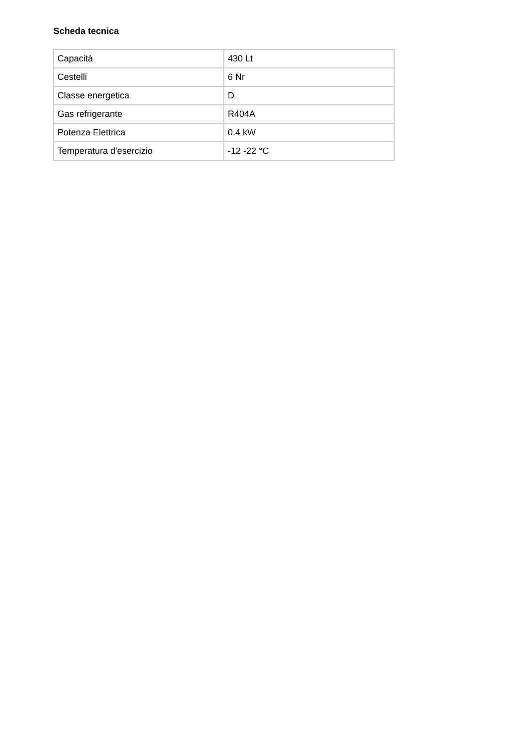Scheda tecnica
| Capacità | 430 Lt |
| Cestelli | 6 Nr |
| Classe energetica | D |
| Gas refrigerante | R404A |
| Potenza Elettrica | 0.4 kW |
| Temperatura d'esercizio | -12 -22 °C |